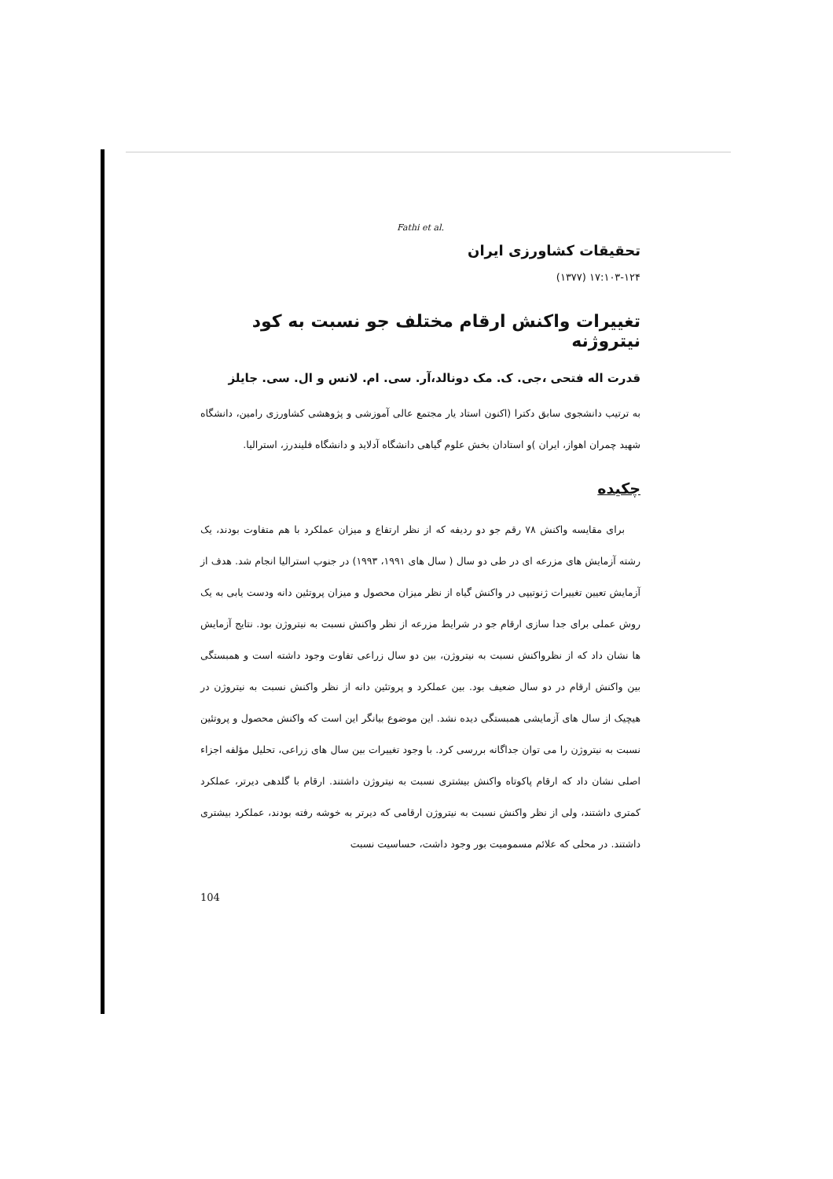Fathi et al.
تحقيقات كشاورزی ايران
۱۷:۱۰۳-۱۲۴ (۱۳۷۷)
تغييرات واكنش ارقام مختلف جو نسبت به كود نيتروژنه
قدرت اله فتحی ،جی. ک. مک دونالد،آر. سی. ام. لانس و ال. سی. جایلز
به ترتيب دانشجوی سابق دكترا (اكنون استاد يار مجتمع عالی آموزشی و پژوهشی كشاورزی رامين، دانشگاه شهيد چمران اهواز، ايران )و استادان بخش علوم گياهی دانشگاه آدلايد و دانشگاه فليندرز، استراليا.
چكيده
برای مقايسه واكنش ۷۸ رقم جو دو رديفه كه از نظر ارتفاع و ميزان عملكرد با هم متفاوت بودند، يک رشته آزمايش های مزرعه ای در طی دو سال ( سال های ۱۹۹۱، ۱۹۹۳) در جنوب استراليا انجام شد. هدف از آزمايش تعيين تغييرات ژنوتيپی در واكنش گياه از نظر ميزان محصول و ميزان پروتئين دانه ودست يابی به يک روش عملی برای جدا سازی ارقام جو در شرايط مزرعه از نظر واكنش نسبت به نيتروژن بود. نتايج آزمايش ها نشان داد كه از نظرواكنش نسبت به نيتروژن، بين دو سال زراعی تفاوت وجود داشته است و همبستگی بين واكنش ارقام در دو سال ضعيف بود. بين عملكرد و پروتئين دانه از نظر واكنش نسبت به نيتروژن در هيچيک از سال های آزمايشی همبستگی ديده نشد. اين موضوع بيانگر اين است كه واكنش محصول و پروتئين نسبت به نيتروژن را می توان جداگانه بررسی كرد. با وجود تغييرات بين سال های زراعی، تحليل مؤلفه اجزاء اصلی نشان داد كه ارقام پاكوتاه واكنش بيشتری نسبت به نيتروژن داشتند. ارقام با گلدهی ديرتر، عملكرد كمتری داشتند، ولی از نظر واكنش نسبت به نيتروژن ارقامی كه ديرتر به خوشه رفته بودند، عملكرد بيشتری داشتند. در محلی كه علائم مسموميت بور وجود داشت، حساسيت نسبت
104